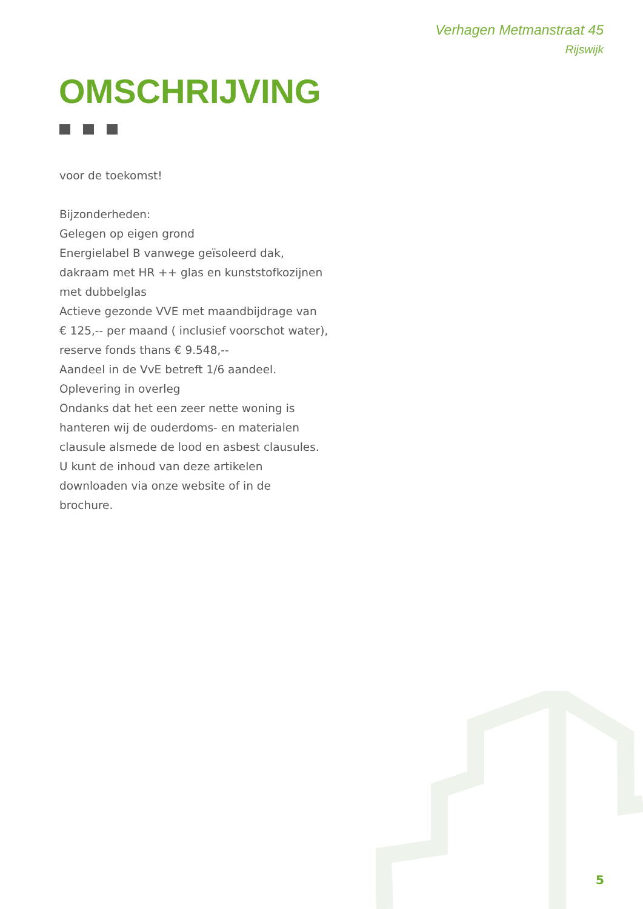Verhagen Metmanstraat 45
Rijswijk
OMSCHRIJVING
voor de toekomst!
Bijzonderheden:
Gelegen op eigen grond
Energielabel B vanwege geïsoleerd dak,
dakraam met HR ++ glas en kunststofkozijnen
met dubbelglas
Actieve gezonde VVE met maandbijdrage van
€ 125,-- per maand ( inclusief voorschot water),
reserve fonds thans € 9.548,--
Aandeel in de VvE betreft 1/6 aandeel.
Oplevering in overleg
Ondanks dat het een zeer nette woning is
hanteren wij de ouderdoms- en materialen
clausule alsmede de lood en asbest clausules.
U kunt de inhoud van deze artikelen
downloaden via onze website of in de
brochure.
5